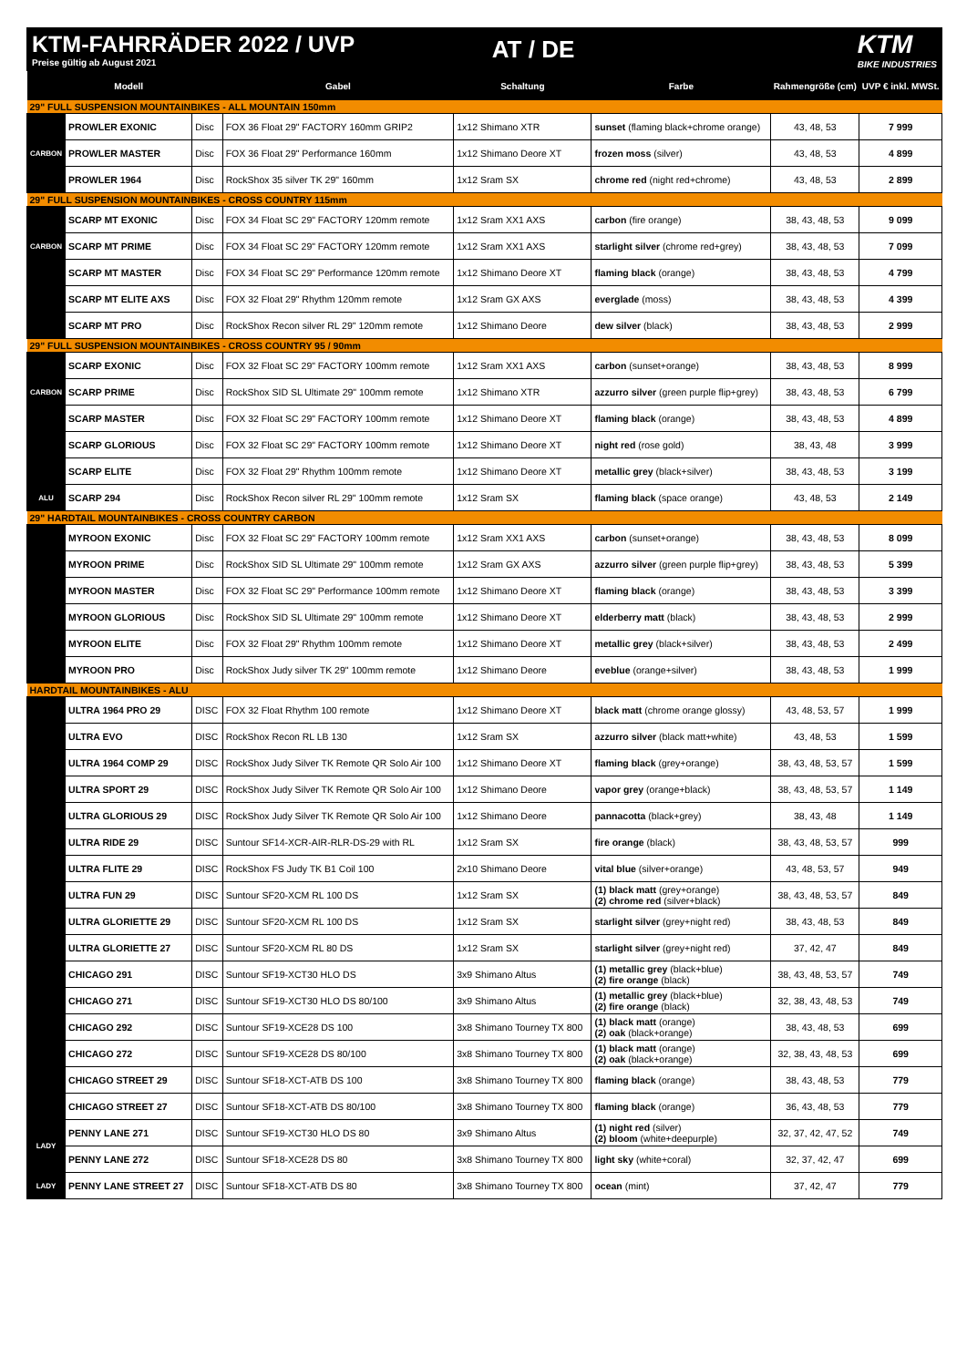KTM-FAHRRÄDER 2022 / UVP
Preise gültig ab August 2021
AT / DE KTM
BIKE INDUSTRIES
| | Modell | | Gabel | Schaltung | Farbe | Rahmengröße (cm) | UVP € inkl. MWSt. |
| --- | --- | --- | --- | --- | --- | --- | --- |
| 29" FULL SUSPENSION MOUNTAINBIKES - ALL MOUNTAIN 150mm | | | | | | | |
| CARBON | PROWLER EXONIC | Disc | FOX 36 Float 29" FACTORY 160mm GRIP2 | 1x12 Shimano XTR | sunset (flaming black+chrome orange) | 43, 48, 53 | 7 999 |
| | PROWLER MASTER | Disc | FOX 36 Float 29" Performance 160mm | 1x12 Shimano Deore XT | frozen moss (silver) | 43, 48, 53 | 4 899 |
| | PROWLER 1964 | Disc | RockShox 35 silver TK 29" 160mm | 1x12 Sram SX | chrome red (night red+chrome) | 43, 48, 53 | 2 899 |
| 29" FULL SUSPENSION MOUNTAINBIKES - CROSS COUNTRY 115mm | | | | | | | |
| CARBON | SCARP MT EXONIC | Disc | FOX 34 Float SC 29" FACTORY 120mm remote | 1x12 Sram XX1 AXS | carbon (fire orange) | 38, 43, 48, 53 | 9 099 |
| | SCARP MT PRIME | Disc | FOX 34 Float SC 29" FACTORY 120mm remote | 1x12 Sram XX1 AXS | starlight silver (chrome red+grey) | 38, 43, 48, 53 | 7 099 |
| | SCARP MT MASTER | Disc | FOX 34 Float SC 29" Performance 120mm remote | 1x12 Shimano Deore XT | flaming black (orange) | 38, 43, 48, 53 | 4 799 |
| | SCARP MT ELITE AXS | Disc | FOX 32 Float 29" Rhythm 120mm remote | 1x12 Sram GX AXS | everglade (moss) | 38, 43, 48, 53 | 4 399 |
| | SCARP MT PRO | Disc | RockShox Recon silver RL 29" 120mm remote | 1x12 Shimano Deore | dew silver (black) | 38, 43, 48, 53 | 2 999 |
| 29" FULL SUSPENSION MOUNTAINBIKES - CROSS COUNTRY 95 / 90mm | | | | | | | |
| CARBON | SCARP EXONIC | Disc | FOX 32 Float SC 29" FACTORY 100mm remote | 1x12 Sram XX1 AXS | carbon (sunset+orange) | 38, 43, 48, 53 | 8 999 |
| | SCARP PRIME | Disc | RockShox SID SL Ultimate 29" 100mm remote | 1x12 Shimano XTR | azzurro silver (green purple flip+grey) | 38, 43, 48, 53 | 6 799 |
| | SCARP MASTER | Disc | FOX 32 Float SC 29" FACTORY 100mm remote | 1x12 Shimano Deore XT | flaming black (orange) | 38, 43, 48, 53 | 4 899 |
| | SCARP GLORIOUS | Disc | FOX 32 Float SC 29" FACTORY 100mm remote | 1x12 Shimano Deore XT | night red (rose gold) | 38, 43, 48 | 3 999 |
| | SCARP ELITE | Disc | FOX 32 Float 29" Rhythm 100mm remote | 1x12 Shimano Deore XT | metallic grey (black+silver) | 38, 43, 48, 53 | 3 199 |
| ALU | SCARP 294 | Disc | RockShox Recon silver RL 29" 100mm remote | 1x12 Sram SX | flaming black (space orange) | 43, 48, 53 | 2 149 |
| 29" HARDTAIL MOUNTAINBIKES - CROSS COUNTRY CARBON | | | | | | | |
| | MYROON EXONIC | Disc | FOX 32 Float SC 29" FACTORY 100mm remote | 1x12 Sram XX1 AXS | carbon (sunset+orange) | 38, 43, 48, 53 | 8 099 |
| | MYROON PRIME | Disc | RockShox SID SL Ultimate 29" 100mm remote | 1x12 Sram GX AXS | azzurro silver (green purple flip+grey) | 38, 43, 48, 53 | 5 399 |
| | MYROON MASTER | Disc | FOX 32 Float SC 29" Performance 100mm remote | 1x12 Shimano Deore XT | flaming black (orange) | 38, 43, 48, 53 | 3 399 |
| | MYROON GLORIOUS | Disc | RockShox SID SL Ultimate 29" 100mm remote | 1x12 Shimano Deore XT | elderberry matt (black) | 38, 43, 48, 53 | 2 999 |
| | MYROON ELITE | Disc | FOX 32 Float 29" Rhythm 100mm remote | 1x12 Shimano Deore XT | metallic grey (black+silver) | 38, 43, 48, 53 | 2 499 |
| | MYROON PRO | Disc | RockShox Judy silver TK 29" 100mm remote | 1x12 Shimano Deore | eveblue (orange+silver) | 38, 43, 48, 53 | 1 999 |
| HARDTAIL MOUNTAINBIKES - ALU | | | | | | | |
| | ULTRA 1964 PRO 29 | DISC | FOX 32 Float Rhythm 100 remote | 1x12 Shimano Deore XT | black matt (chrome orange glossy) | 43, 48, 53, 57 | 1 999 |
| | ULTRA EVO | DISC | RockShox Recon RL LB 130 | 1x12 Sram SX | azzurro silver (black matt+white) | 43, 48, 53 | 1 599 |
| | ULTRA 1964 COMP 29 | DISC | RockShox Judy Silver TK Remote QR Solo Air 100 | 1x12 Shimano Deore XT | flaming black (grey+orange) | 38, 43, 48, 53, 57 | 1 599 |
| | ULTRA SPORT 29 | DISC | RockShox Judy Silver TK Remote QR Solo Air 100 | 1x12 Shimano Deore | vapor grey (orange+black) | 38, 43, 48, 53, 57 | 1 149 |
| | ULTRA GLORIOUS 29 | DISC | RockShox Judy Silver TK Remote QR Solo Air 100 | 1x12 Shimano Deore | pannacotta (black+grey) | 38, 43, 48 | 1 149 |
| | ULTRA RIDE 29 | DISC | Suntour SF14-XCR-AIR-RLR-DS-29 with RL | 1x12 Sram SX | fire orange (black) | 38, 43, 48, 53, 57 | 999 |
| | ULTRA FLITE 29 | DISC | RockShox FS Judy TK B1 Coil 100 | 2x10 Shimano Deore | vital blue (silver+orange) | 43, 48, 53, 57 | 949 |
| | ULTRA FUN 29 | DISC | Suntour SF20-XCM RL 100 DS | 1x12 Sram SX | (1) black matt (grey+orange) (2) chrome red (silver+black) | 38, 43, 48, 53, 57 | 849 |
| | ULTRA GLORIETTE 29 | DISC | Suntour SF20-XCM RL 100 DS | 1x12 Sram SX | starlight silver (grey+night red) | 38, 43, 48, 53 | 849 |
| | ULTRA GLORIETTE 27 | DISC | Suntour SF20-XCM RL 80 DS | 1x12 Sram SX | starlight silver (grey+night red) | 37, 42, 47 | 849 |
| | CHICAGO 291 | DISC | Suntour SF19-XCT30 HLO DS | 3x9 Shimano Altus | (1) metallic grey (black+blue) (2) fire orange (black) | 38, 43, 48, 53, 57 | 749 |
| | CHICAGO 271 | DISC | Suntour SF19-XCT30 HLO DS 80/100 | 3x9 Shimano Altus | (1) metallic grey (black+blue) (2) fire orange (black) | 32, 38, 43, 48, 53 | 749 |
| | CHICAGO 292 | DISC | Suntour SF19-XCE28 DS 100 | 3x8 Shimano Tourney TX 800 | (1) black matt (orange) (2) oak (black+orange) | 38, 43, 48, 53 | 699 |
| | CHICAGO 272 | DISC | Suntour SF19-XCE28 DS 80/100 | 3x8 Shimano Tourney TX 800 | (1) black matt (orange) (2) oak (black+orange) | 32, 38, 43, 48, 53 | 699 |
| | CHICAGO STREET 29 | DISC | Suntour SF18-XCT-ATB DS 100 | 3x8 Shimano Tourney TX 800 | flaming black (orange) | 38, 43, 48, 53 | 779 |
| | CHICAGO STREET 27 | DISC | Suntour SF18-XCT-ATB DS 80/100 | 3x8 Shimano Tourney TX 800 | flaming black (orange) | 36, 43, 48, 53 | 779 |
| LADY | PENNY LANE 271 | DISC | Suntour SF19-XCT30 HLO DS 80 | 3x9 Shimano Altus | (1) night red (silver) (2) bloom (white+deepurple) | 32, 37, 42, 47, 52 | 749 |
| | PENNY LANE 272 | DISC | Suntour SF18-XCE28 DS 80 | 3x8 Shimano Tourney TX 800 | light sky (white+coral) | 32, 37, 42, 47 | 699 |
| LADY | PENNY LANE STREET 27 | DISC | Suntour SF18-XCT-ATB DS 80 | 3x8 Shimano Tourney TX 800 | ocean (mint) | 37, 42, 47 | 779 |